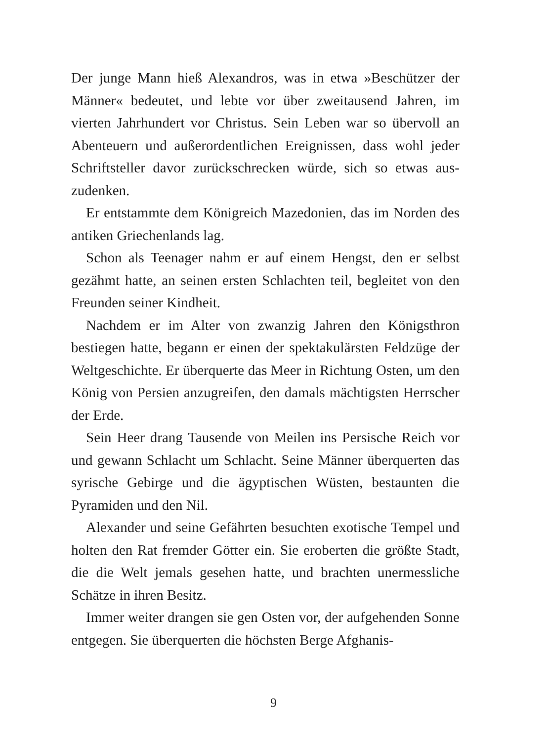Der junge Mann hieß Alexandros, was in etwa »Beschützer der Männer« bedeutet, und lebte vor über zweitausend Jahren, im vierten Jahrhundert vor Christus. Sein Leben war so übervoll an Abenteuern und außerordentlichen Ereignissen, dass wohl jeder Schriftsteller davor zurückschrecken würde, sich so etwas aus­zudenken.
Er entstammte dem Königreich Mazedonien, das im Norden des antiken Griechenlands lag.
Schon als Teenager nahm er auf einem Hengst, den er selbst gezähmt hatte, an seinen ersten Schlachten teil, begleitet von den Freunden seiner Kindheit.
Nachdem er im Alter von zwanzig Jahren den Königsthron bestiegen hatte, begann er einen der spektakulärsten Feldzüge der Weltgeschichte. Er überquerte das Meer in Richtung Osten, um den König von Persien anzugreifen, den damals mächtigsten Herrscher der Erde.
Sein Heer drang Tausende von Meilen ins Persische Reich vor und gewann Schlacht um Schlacht. Seine Männer überquer­ten das syrische Gebirge und die ägyptischen Wüsten, bestaun­ten die Pyramiden und den Nil.
Alexander und seine Gefährten besuchten exotische Tempel und holten den Rat fremder Götter ein. Sie eroberten die größte Stadt, die die Welt jemals gesehen hatte, und brachten unermess­liche Schätze in ihren Besitz.
Immer weiter drangen sie gen Osten vor, der aufgehenden Sonne entgegen. Sie überquerten die höchsten Berge Afghanis-
9